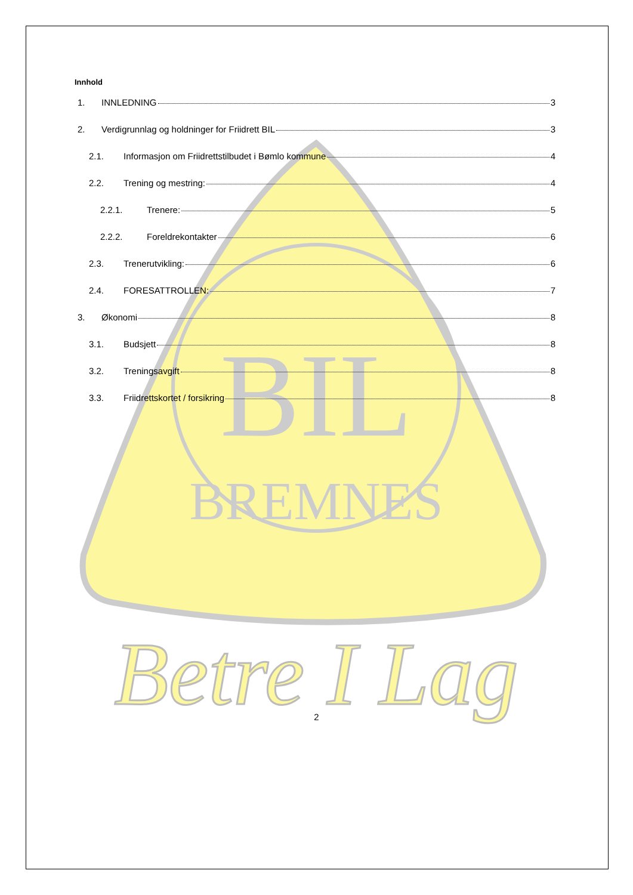BREMNES
BIL
Betre I Lag
Innhold
1. INNLEDNING 3
2. Verdigrunnlag og holdninger for Friidrett BIL 3
2.1. Informasjon om Friidrettstilbudet i Bømlo kommune 4
2.2. Trening og mestring: 4
2.2.1. Trenere: 5
2.2.2. Foreldrekontakter 6
2.3. Trenerutvikling: 6
2.4. FORESATTROLLEN: 7
3. Økonomi 8
3.1. Budsjett 8
3.2. Treningsavgift 8
3.3. Friidrettskortet / forsikring 8
2